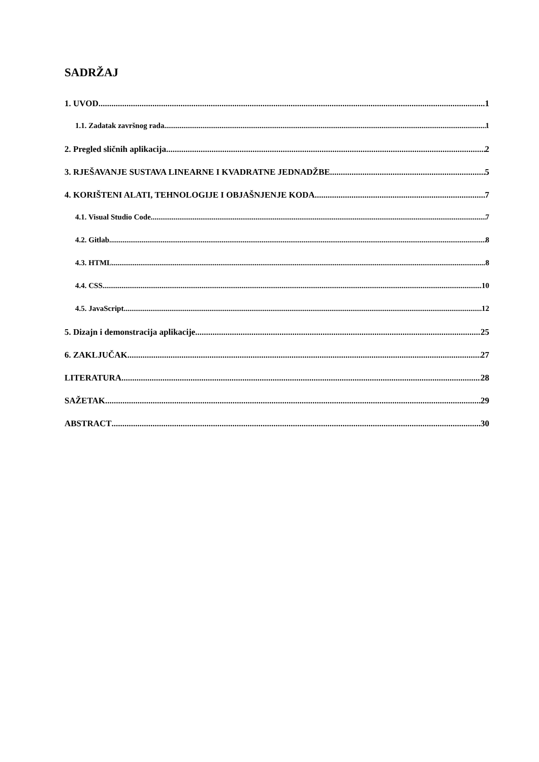SADRŽAJ
1. UVOD 1
1.1. Zadatak završnog rada 1
2. Pregled sličnih aplikacija 2
3. RJEŠAVANJE SUSTAVA LINEARNE I KVADRATNE JEDNADŽBE 5
4. KORIŠTENI ALATI, TEHNOLOGIJE I OBJAŠNJENJE KODA 7
4.1. Visual Studio Code 7
4.2. Gitlab 8
4.3. HTML 8
4.4. CSS 10
4.5. JavaScript 12
5. Dizajn i demonstracija aplikacije 25
6. ZAKLJUČAK 27
LITERATURA 28
SAŽETAK 29
ABSTRACT 30